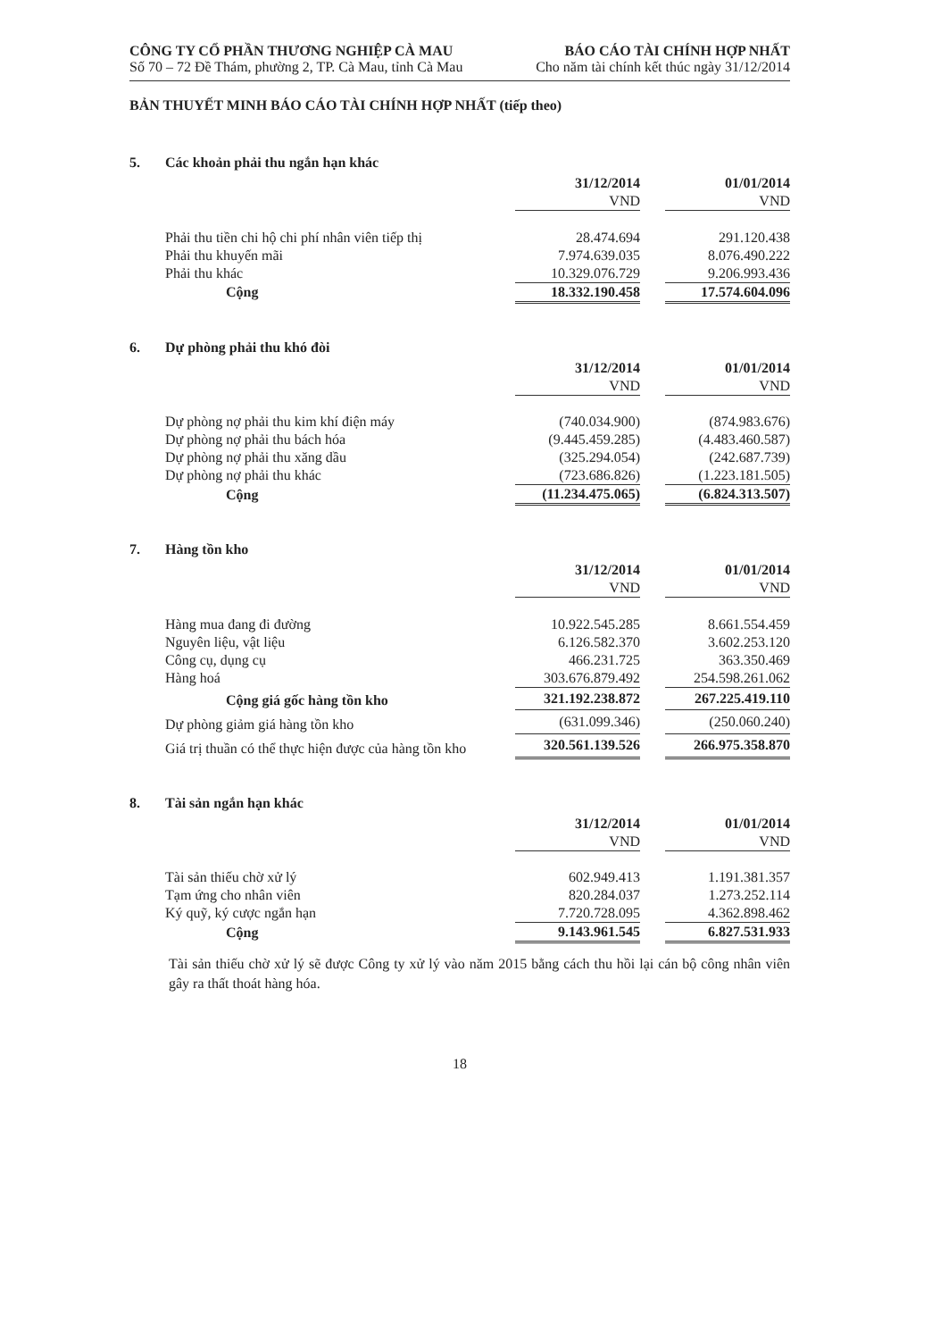CÔNG TY CỔ PHẦN THƯƠNG NGHIỆP CÀ MAU
Số 70 – 72 Đề Thám, phường 2, TP. Cà Mau, tỉnh Cà Mau
BÁO CÁO TÀI CHÍNH HỢP NHẤT
Cho năm tài chính kết thúc ngày 31/12/2014
BẢN THUYẾT MINH BÁO CÁO TÀI CHÍNH HỢP NHẤT (tiếp theo)
5. Các khoản phải thu ngắn hạn khác
| | 31/12/2014 | | 01/01/2014 |
| | VND | | VND |
| Phải thu tiền chi hộ chi phí nhân viên tiếp thị | 28.474.694 | | 291.120.438 |
| Phải thu khuyến mãi | 7.974.639.035 | | 8.076.490.222 |
| Phải thu khác | 10.329.076.729 | | 9.206.993.436 |
| Cộng | 18.332.190.458 | | 17.574.604.096 |
6. Dự phòng phải thu khó đòi
| | 31/12/2014 | | 01/01/2014 |
| | VND | | VND |
| Dự phòng nợ phải thu kim khí điện máy | (740.034.900) | | (874.983.676) |
| Dự phòng nợ phải thu bách hóa | (9.445.459.285) | | (4.483.460.587) |
| Dự phòng nợ phải thu xăng dầu | (325.294.054) | | (242.687.739) |
| Dự phòng nợ phải thu khác | (723.686.826) | | (1.223.181.505) |
| Cộng | (11.234.475.065) | | (6.824.313.507) |
7. Hàng tồn kho
| | 31/12/2014 | | 01/01/2014 |
| | VND | | VND |
| Hàng mua đang đi đường | 10.922.545.285 | | 8.661.554.459 |
| Nguyên liệu, vật liệu | 6.126.582.370 | | 3.602.253.120 |
| Công cụ, dụng cụ | 466.231.725 | | 363.350.469 |
| Hàng hoá | 303.676.879.492 | | 254.598.261.062 |
| Cộng giá gốc hàng tồn kho | 321.192.238.872 | | 267.225.419.110 |
| Dự phòng giảm giá hàng tồn kho | (631.099.346) | | (250.060.240) |
| Giá trị thuần có thể thực hiện được của hàng tồn kho | 320.561.139.526 | | 266.975.358.870 |
8. Tài sản ngắn hạn khác
| | 31/12/2014 | | 01/01/2014 |
| | VND | | VND |
| Tài sản thiếu chờ xử lý | 602.949.413 | | 1.191.381.357 |
| Tạm ứng cho nhân viên | 820.284.037 | | 1.273.252.114 |
| Ký quỹ, ký cược ngắn hạn | 7.720.728.095 | | 4.362.898.462 |
| Cộng | 9.143.961.545 | | 6.827.531.933 |
Tài sản thiếu chờ xử lý sẽ được Công ty xử lý vào năm 2015 bằng cách thu hồi lại cán bộ công nhân viên gây ra thất thoát hàng hóa.
18